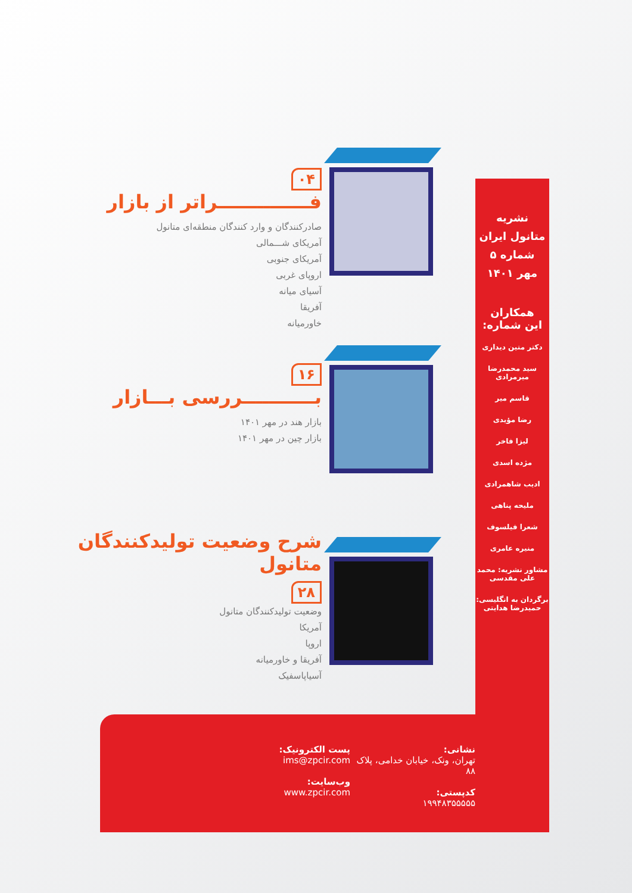۰۴
فــــــــــــــراتر از بازار
صادرکنندگان و وارد کنندگان منطقه‌ای متانول
آمریکای شـــمالی
آمریکای جنوبی
اروپای غربی
آسیای میانه
آفریقا
خاورمیانه
۱۶
بـــــــــــررسی بـــازار
بازار هند در مهر ۱۴۰۱
بازار چین در مهر ۱۴۰۱
شرح وضعیت تولیدکنندگان متانول
۲۸
وضعیت تولیدکنندگان متانول
آمریکا
اروپا
آفریقا و خاورمیانه
آسیاپاسفیک
نشریه
متانول ایران
شماره ۵
مهر ۱۴۰۱
همکاران
این شماره:
دکتر متین دیداری
سید محمدرضا میرمرادی
قاسم میر
رضا مؤیدی
لیزا فاخر
مژده اسدی
ادیب شاهمرادی
ملیحه پناهی
شعرا فیلسوف
منیره عامری
مشاور نشریه: محمد علی مقدسی
برگردان به انگلیسی: حمیدرضا هدایتی
نشانی:
تهران، ونک، خیابان خدامی، پلاک ۸۸
کدپستی:
۱۹۹۴۸۳۵۵۵۵۵
پست الکترونیک:
ims@zpcir.com
وب‌سایت:
www.zpcir.com